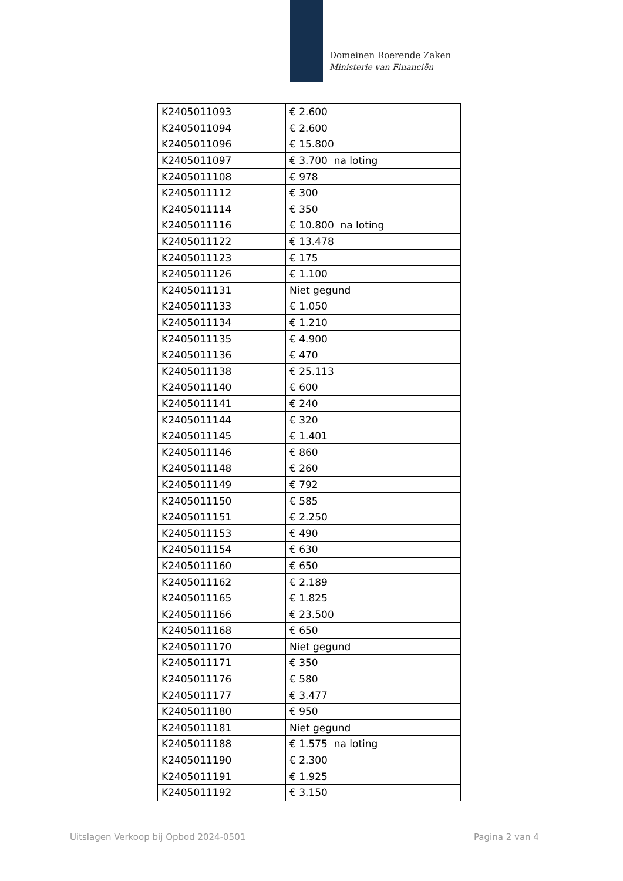Domeinen Roerende Zaken
Ministerie van Financiën
| K2405011093 | € 2.600 |
| K2405011094 | € 2.600 |
| K2405011096 | € 15.800 |
| K2405011097 | € 3.700 na loting |
| K2405011108 | € 978 |
| K2405011112 | € 300 |
| K2405011114 | € 350 |
| K2405011116 | € 10.800 na loting |
| K2405011122 | € 13.478 |
| K2405011123 | € 175 |
| K2405011126 | € 1.100 |
| K2405011131 | Niet gegund |
| K2405011133 | € 1.050 |
| K2405011134 | € 1.210 |
| K2405011135 | € 4.900 |
| K2405011136 | € 470 |
| K2405011138 | € 25.113 |
| K2405011140 | € 600 |
| K2405011141 | € 240 |
| K2405011144 | € 320 |
| K2405011145 | € 1.401 |
| K2405011146 | € 860 |
| K2405011148 | € 260 |
| K2405011149 | € 792 |
| K2405011150 | € 585 |
| K2405011151 | € 2.250 |
| K2405011153 | € 490 |
| K2405011154 | € 630 |
| K2405011160 | € 650 |
| K2405011162 | € 2.189 |
| K2405011165 | € 1.825 |
| K2405011166 | € 23.500 |
| K2405011168 | € 650 |
| K2405011170 | Niet gegund |
| K2405011171 | € 350 |
| K2405011176 | € 580 |
| K2405011177 | € 3.477 |
| K2405011180 | € 950 |
| K2405011181 | Niet gegund |
| K2405011188 | € 1.575 na loting |
| K2405011190 | € 2.300 |
| K2405011191 | € 1.925 |
| K2405011192 | € 3.150 |
Uitslagen Verkoop bij Opbod 2024-0501
Pagina 2 van 4